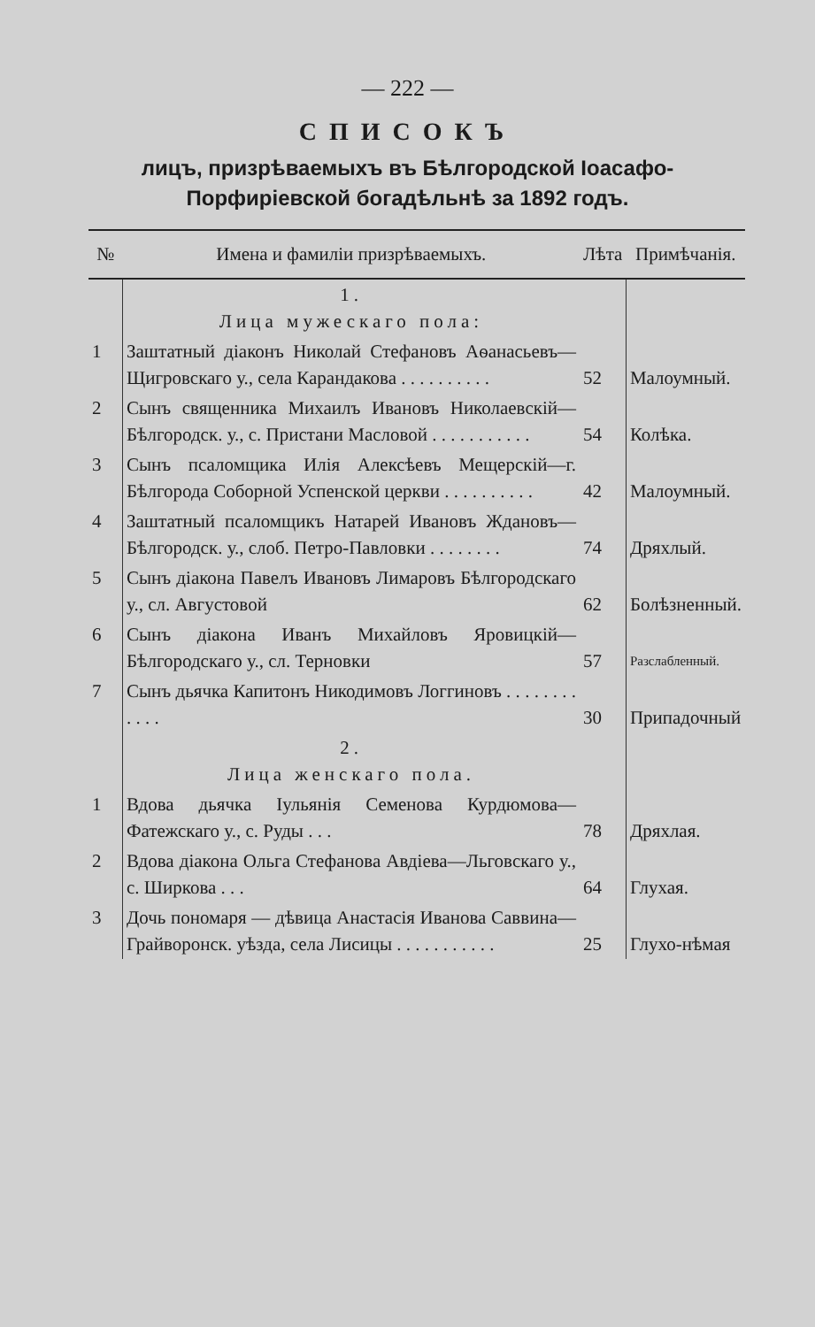— 222 —
СПИСОКЪ
лицъ, призрѣваемыхъ въ Бѣлгородской Іоасафо-Порфиріевской богадѣльнѣ за 1892 годъ.
| № | Имена и фамиліи призрѣваемыхъ. | Лѣта | Примѣчанія. |
| --- | --- | --- | --- |
| | 1. Лица мужескаго пола: | | |
| 1 | Заштатный діаконъ Николай Стефановъ Аѳанасьевъ—Щигровскаго у., села Карандакова . . . . . . . . . . | 52 | Малоумный. |
| 2 | Сынъ священника Михаилъ Ивановъ Николаевскій—Бѣлгородск. у., с. Пристани Масловой . . . . . . . . . . . | 54 | Колѣка. |
| 3 | Сынъ псаломщика Илія Алексѣевъ Мещерскій—г. Бѣлгорода Соборной Успенской церкви . . . . . . . . . . | 42 | Малоумный. |
| 4 | Заштатный псаломщикъ Натарей Ивановъ Ждановъ—Бѣлгородск. у., слоб. Петро-Павловки . . . . . . . . | 74 | Дряхлый. |
| 5 | Сынъ діакона Павелъ Ивановъ Лимаровъ Бѣлгородскаго у., сл. Августовой | 62 | Болѣзненный. |
| 6 | Сынъ діакона Иванъ Михайловъ Яровицкій—Бѣлгородскаго у., сл. Терновки | 57 | Разслабленный. |
| 7 | Сынъ дьячка Капитонъ Никодимовъ Логгиновъ . . . . . . . . . . . . | 30 | Припадочный |
| | 2. Лица женскаго пола. | | |
| 1 | Вдова дьячка Іульянія Семенова Курдюмова—Фатежскаго у., с. Руды . . . | 78 | Дряхлая. |
| 2 | Вдова діакона Ольга Стефанова Авдіева—Льговскаго у., с. Ширкова . . . | 64 | Глухая. |
| 3 | Дочь пономаря — дѣвица Анастасія Иванова Саввина—Грайворонск. уѣзда, села Лисицы . . . . . . . . . . . | 25 | Глухо-нѣмая |